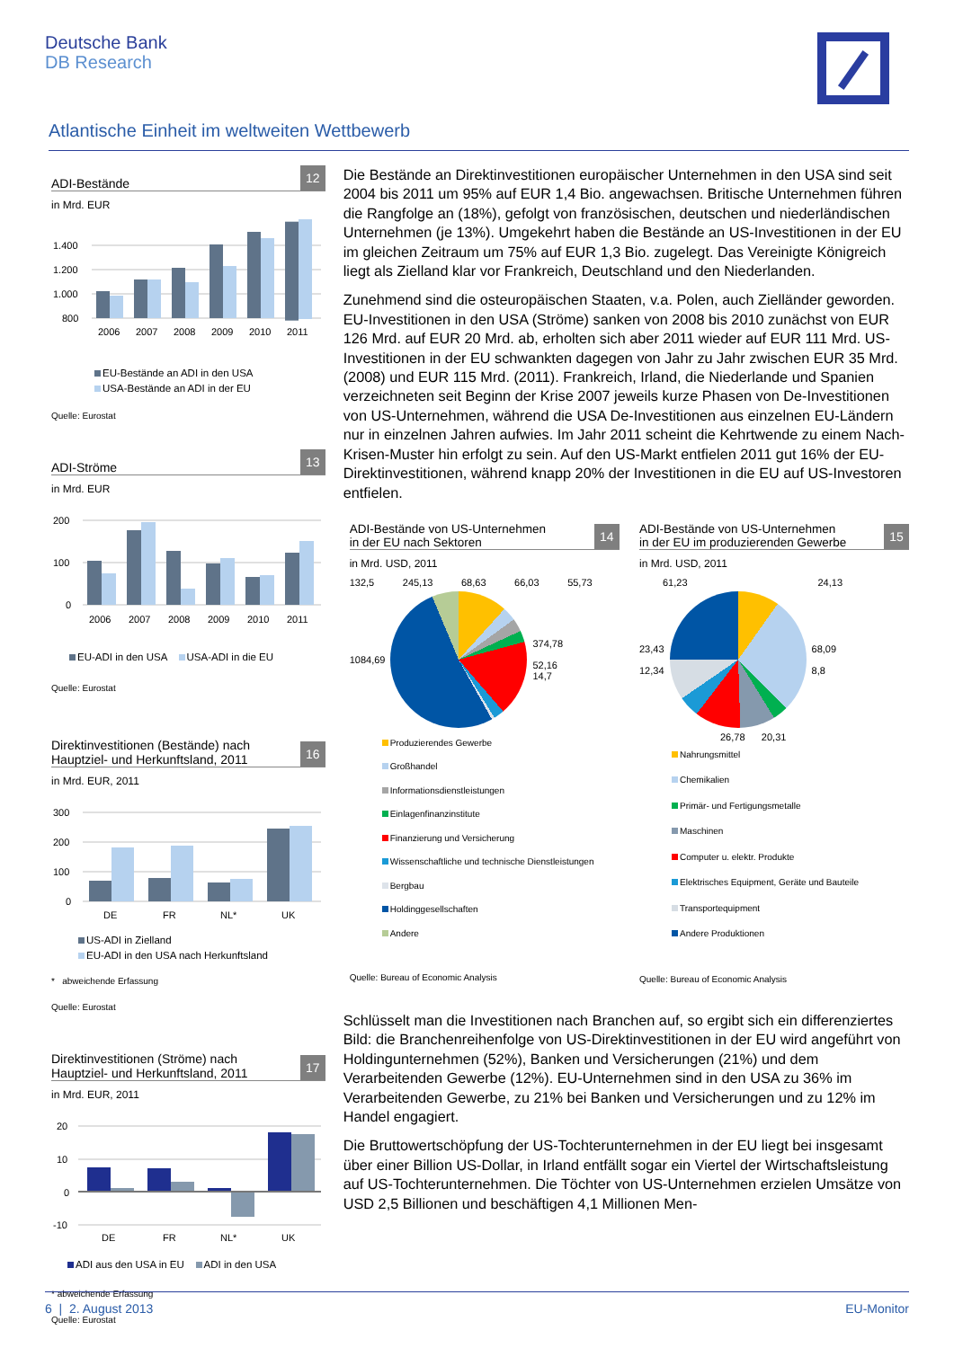Deutsche Bank
DB Research
Atlantische Einheit im weltweiten Wettbewerb
ADI-Bestände
12
in Mrd. EUR
1.400
1.200
1.000
800
2006
2007
2008
2009
2010
2011
EU-Bestände an ADI in den USA
USA-Bestände an ADI in der EU
Quelle: Eurostat
ADI-Ströme
13
in Mrd. EUR
200
100
0
2006
2007
2008
2009
2010
2011
EU-ADI in den USA USA-ADI in die EU
Quelle: Eurostat
Direktinvestitionen (Bestände) nach
Hauptziel- und Herkunftsland, 2011
16
in Mrd. EUR, 2011
300
200
100
0
DE
FR
NL*
UK
US-ADI in Zielland
EU-ADI in den USA nach Herkunftsland
* abweichende Erfassung
Quelle: Eurostat
Direktinvestitionen (Ströme) nach
Hauptziel- und Herkunftsland, 2011
17
in Mrd. EUR, 2011
20
10
0
-10
DE
FR
NL*
UK
ADI aus den USA in EU ADI in den USA
* abweichende Erfassung
Quelle: Eurostat
Die Bestände an Direktinvestitionen europäischer Unternehmen in den USA sind seit 2004 bis 2011 um 95% auf EUR 1,4 Bio. angewachsen. Britische Unternehmen führen die Rangfolge an (18%), gefolgt von französischen, deutschen und niederländischen Unternehmen (je 13%). Umgekehrt haben die Bestände an US-Investitionen in der EU im gleichen Zeitraum um 75% auf EUR 1,3 Bio. zugelegt. Das Vereinigte Königreich liegt als Zielland klar vor Frankreich, Deutschland und den Niederlanden.
Zunehmend sind die osteuropäischen Staaten, v.a. Polen, auch Zielländer geworden. EU-Investitionen in den USA (Ströme) sanken von 2008 bis 2010 zunächst von EUR 126 Mrd. auf EUR 20 Mrd. ab, erholten sich aber 2011 wieder auf EUR 111 Mrd. US-Investitionen in der EU schwankten dagegen von Jahr zu Jahr zwischen EUR 35 Mrd. (2008) und EUR 115 Mrd. (2011). Frankreich, Irland, die Niederlande und Spanien verzeichneten seit Beginn der Krise 2007 jeweils kurze Phasen von De-Investitionen von US-Unternehmen, während die USA De-Investitionen aus einzelnen EU-Ländern nur in einzelnen Jahren aufwies. Im Jahr 2011 scheint die Kehrtwende zu einem Nach-Krisen-Muster hin erfolgt zu sein. Auf den US-Markt entfielen 2011 gut 16% der EU-Direktinvestitionen, während knapp 20% der Investitionen in die EU auf US-Investoren entfielen.
ADI-Bestände von US-Unternehmen
in der EU nach Sektoren
14
in Mrd. USD, 2011
132,5 245,13 68,63 66,03 55,73
1084,69
374,78
52,16
14,7
Produzierendes Gewerbe
Großhandel
Informationsdienstleistungen
Einlagenfinanzinstitute
Finanzierung und Versicherung
Wissenschaftliche und technische Dienstleistungen
Bergbau
Holdinggesellschaften
Andere
Quelle: Bureau of Economic Analysis
ADI-Bestände von US-Unternehmen
in der EU im produzierenden Gewerbe
15
in Mrd. USD, 2011
61,23 24,13
23,43
12,34
68,09
8,8
26,78 20,31
Nahrungsmittel
Chemikalien
Primär- und Fertigungsmetalle
Maschinen
Computer u. elektr. Produkte
Elektrisches Equipment, Geräte und Bauteile
Transportequipment
Andere Produktionen
Quelle: Bureau of Economic Analysis
Schlüsselt man die Investitionen nach Branchen auf, so ergibt sich ein differenziertes Bild: die Branchenreihenfolge von US-Direktinvestitionen in der EU wird angeführt von Holdingunternehmen (52%), Banken und Versicherungen (21%) und dem Verarbeitenden Gewerbe (12%). EU-Unternehmen sind in den USA zu 36% im Verarbeitenden Gewerbe, zu 21% bei Banken und Versicherungen und zu 12% im Handel engagiert.
Die Bruttowertschöpfung der US-Tochterunternehmen in der EU liegt bei insgesamt über einer Billion US-Dollar, in Irland entfällt sogar ein Viertel der Wirtschaftsleistung auf US-Tochterunternehmen. Die Töchter von US-Unternehmen erzielen Umsätze von USD 2,5 Billionen und beschäftigen 4,1 Millionen Men-
6 | 2. August 2013 EU-Monitor